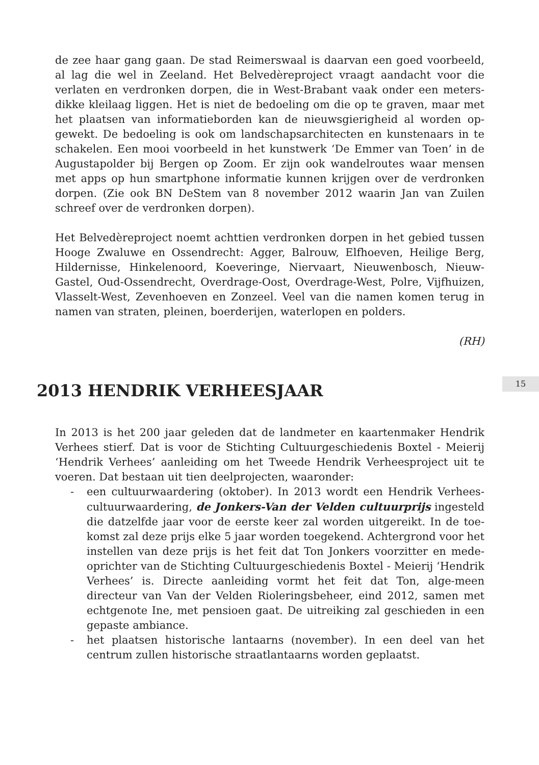de zee haar gang gaan. De stad Reimerswaal is daarvan een goed voorbeeld, al lag die wel in Zeeland. Het Belvedèreproject vraagt aandacht voor die verlaten en verdronken dorpen, die in West-Brabant vaak onder een meters-dikke kleilaag liggen. Het is niet de bedoeling om die op te graven, maar met het plaatsen van informatieborden kan de nieuwsgierigheid al worden op-gewekt. De bedoeling is ook om landschapsarchitecten en kunstenaars in te schakelen. Een mooi voorbeeld in het kunstwerk ‘De Emmer van Toen’ in de Augustapolder bij Bergen op Zoom. Er zijn ook wandelroutes waar mensen met apps op hun smartphone informatie kunnen krijgen over de verdronken dorpen. (Zie ook BN DeStem van 8 november 2012 waarin Jan van Zuilen schreef over de verdronken dorpen).
Het Belvedèreproject noemt achttien verdronken dorpen in het gebied tussen Hooge Zwaluwe en Ossendrecht: Agger, Balrouw, Elfhoeven, Heilige Berg, Hildernisse, Hinkelenoord, Koeveringe, Niervaart, Nieuwenbosch, Nieuw-Gastel, Oud-Ossendrecht, Overdrage-Oost, Overdrage-West, Polre, Vijfhuizen, Vlasselt-West, Zevenhoeven en Zonzeel. Veel van die namen komen terug in namen van straten, pleinen, boerderijen, waterlopen en polders.
(RH)
2013 HENDRIK VERHEESJAAR
In 2013 is het 200 jaar geleden dat de landmeter en kaartenmaker Hendrik Verhees stierf. Dat is voor de Stichting Cultuurgeschiedenis Boxtel - Meierij ‘Hendrik Verhees’ aanleiding om het Tweede Hendrik Verheesproject uit te voeren. Dat bestaan uit tien deelprojecten, waaronder:
- een cultuurwaardering (oktober). In 2013 wordt een Hendrik Verhees-cultuurwaardering, de Jonkers-Van der Velden cultuurprijs ingesteld die datzelfde jaar voor de eerste keer zal worden uitgereikt. In de toe-komst zal deze prijs elke 5 jaar worden toegekend. Achtergrond voor het instellen van deze prijs is het feit dat Ton Jonkers voorzitter en mede-oprichter van de Stichting Cultuurgeschiedenis Boxtel - Meierij ‘Hendrik Verhees’ is. Directe aanleiding vormt het feit dat Ton, alge-meen directeur van Van der Velden Rioleringsbeheer, eind 2012, samen met echtgenote Ine, met pensioen gaat. De uitreiking zal geschieden in een gepaste ambiance.
- het plaatsen historische lantaarns (november). In een deel van het centrum zullen historische straatlantaarns worden geplaatst.
15